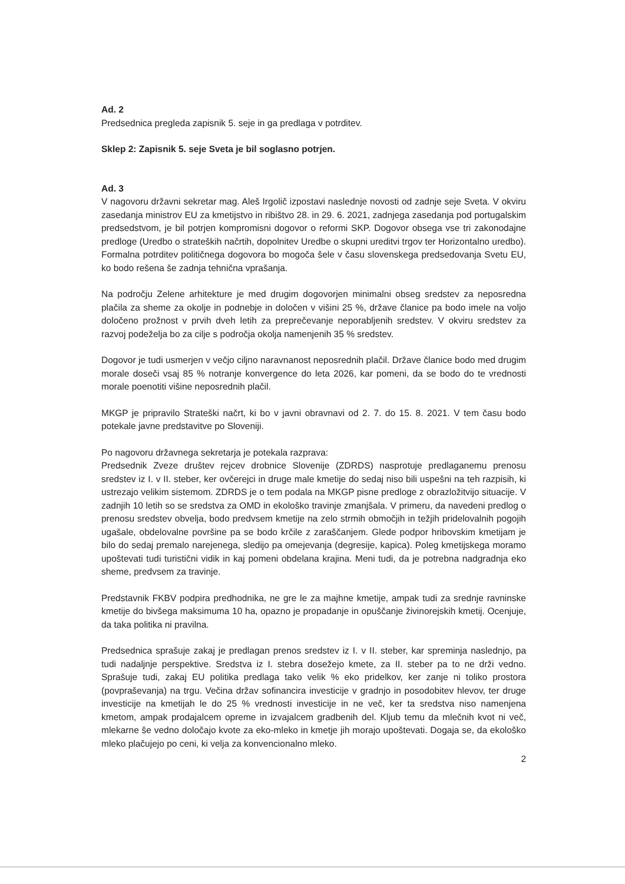Ad. 2
Predsednica pregleda zapisnik 5. seje in ga predlaga v potrditev.
Sklep 2: Zapisnik 5. seje Sveta je bil soglasno potrjen.
Ad. 3
V nagovoru državni sekretar mag. Aleš Irgolič izpostavi naslednje novosti od zadnje seje Sveta. V okviru zasedanja ministrov EU za kmetijstvo in ribištvo 28. in 29. 6. 2021, zadnjega zasedanja pod portugalskim predsedstvom, je bil potrjen kompromisni dogovor o reformi SKP. Dogovor obsega vse tri zakonodajne predloge (Uredbo o strateških načrtih, dopolnitev Uredbe o skupni ureditvi trgov ter Horizontalno uredbo). Formalna potrditev političnega dogovora bo mogoča šele v času slovenskega predsedovanja Svetu EU, ko bodo rešena še zadnja tehnična vprašanja.
Na področju Zelene arhitekture je med drugim dogovorjen minimalni obseg sredstev za neposredna plačila za sheme za okolje in podnebje in določen v višini 25 %, države članice pa bodo imele na voljo določeno prožnost v prvih dveh letih za preprečevanje neporabljenih sredstev. V okviru sredstev za razvoj podeželja bo za cilje s področja okolja namenjenih 35 % sredstev.
Dogovor je tudi usmerjen v večjo ciljno naravnanost neposrednih plačil. Države članice bodo med drugim morale doseči vsaj 85 % notranje konvergence do leta 2026, kar pomeni, da se bodo do te vrednosti morale poenotiti višine neposrednih plačil.
MKGP je pripravilo Strateški načrt, ki bo v javni obravnavi od 2. 7. do 15. 8. 2021. V tem času bodo potekale javne predstavitve po Sloveniji.
Po nagovoru državnega sekretarja je potekala razprava:
Predsednik Zveze društev rejcev drobnice Slovenije (ZDRDS) nasprotuje predlaganemu prenosu sredstev iz I. v II. steber, ker ovčerejci in druge male kmetije do sedaj niso bili uspešni na teh razpisih, ki ustrezajo velikim sistemom. ZDRDS je o tem podala na MKGP pisne predloge z obrazložitvijo situacije. V zadnjih 10 letih so se sredstva za OMD in ekološko travinje zmanjšala. V primeru, da navedeni predlog o prenosu sredstev obvelja, bodo predvsem kmetije na zelo strmih območjih in težjih pridelovalnih pogojih ugašale, obdelovalne površine pa se bodo krčile z zaraščanjem. Glede podpor hribovskim kmetijam je bilo do sedaj premalo narejenega, sledijo pa omejevanja (degresije, kapica). Poleg kmetijskega moramo upoštevati tudi turistični vidik in kaj pomeni obdelana krajina. Meni tudi, da je potrebna nadgradnja eko sheme, predvsem za travinje.
Predstavnik FKBV podpira predhodnika, ne gre le za majhne kmetije, ampak tudi za srednje ravninske kmetije do bivšega maksimuma 10 ha, opazno je propadanje in opuščanje živinorejskih kmetij. Ocenjuje, da taka politika ni pravilna.
Predsednica sprašuje zakaj je predlagan prenos sredstev iz I. v II. steber, kar spreminja naslednjo, pa tudi nadaljnje perspektive. Sredstva iz I. stebra dosežejo kmete, za II. steber pa to ne drži vedno. Sprašuje tudi, zakaj EU politika predlaga tako velik % eko pridelkov, ker zanje ni toliko prostora (povpraševanja) na trgu. Večina držav sofinancira investicije v gradnjo in posodobitev hlevov, ter druge investicije na kmetijah le do 25 % vrednosti investicije in ne več, ker ta sredstva niso namenjena kmetom, ampak prodajalcem opreme in izvajalcem gradbenih del. Kljub temu da mlečnih kvot ni več, mlekarne še vedno določajo kvote za eko-mleko in kmetje jih morajo upoštevati. Dogaja se, da ekološko mleko plačujejo po ceni, ki velja za konvencionalno mleko.
2